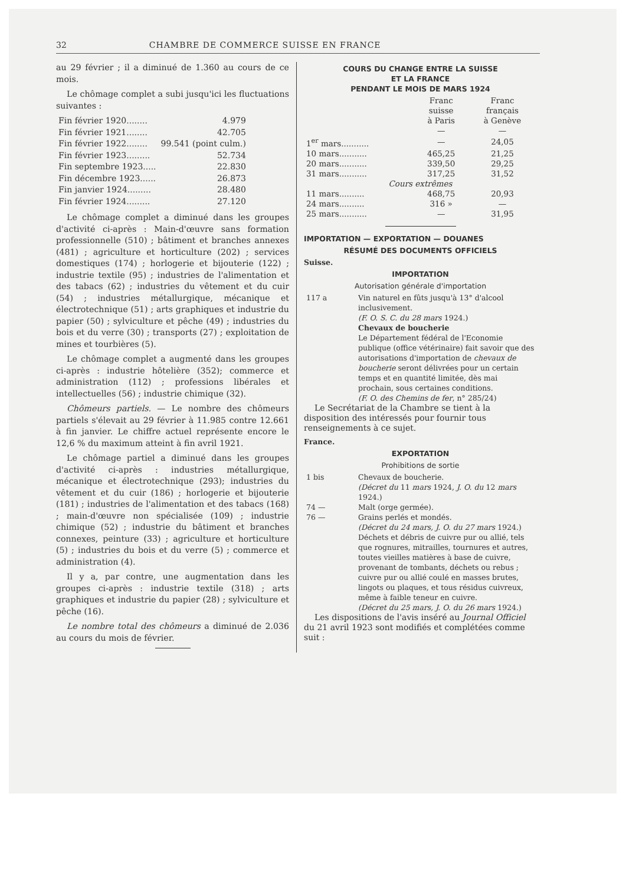32 CHAMBRE DE COMMERCE SUISSE EN FRANCE
au 29 février ; il a diminué de 1.360 au cours de ce mois.
Le chômage complet a subi jusqu'ici les fluctuations suivantes :
| Fin février 1920........ | 4.979 |
| Fin février 1921........ | 42.705 |
| Fin février 1922........ | 99.541 (point culm.) |
| Fin février 1923......... | 52.734 |
| Fin septembre 1923..... | 22.830 |
| Fin décembre 1923...... | 26.873 |
| Fin janvier 1924......... | 28.480 |
| Fin février 1924......... | 27.120 |
Le chômage complet a diminué dans les groupes d'activité ci-après : Main-d'œuvre sans formation professionnelle (510) ; bâtiment et branches annexes (481) ; agriculture et horticulture (202) ; services domestiques (174) ; horlogerie et bijouterie (122) ; industrie textile (95) ; industries de l'alimentation et des tabacs (62) ; industries du vêtement et du cuir (54) ; industries métallurgique, mécanique et électrotechnique (51) ; arts graphiques et industrie du papier (50) ; sylviculture et pêche (49) ; industries du bois et du verre (30) ; transports (27) ; exploitation de mines et tourbières (5).
Le chômage complet a augmenté dans les groupes ci-après : industrie hôtelière (352); commerce et administration (112) ; professions libérales et intellectuelles (56) ; industrie chimique (32).
Chômeurs partiels. — Le nombre des chômeurs partiels s'élevait au 29 février à 11.985 contre 12.661 à fin janvier. Le chiffre actuel représente encore le 12,6 % du maximum atteint à fin avril 1921.
Le chômage partiel a diminué dans les groupes d'activité ci-après : industries métallurgique, mécanique et électrotechnique (293); industries du vêtement et du cuir (186) ; horlogerie et bijouterie (181) ; industries de l'alimentation et des tabacs (168) ; main-d'œuvre non spécialisée (109) ; industrie chimique (52) ; industrie du bâtiment et branches connexes, peinture (33) ; agriculture et horticulture (5) ; industries du bois et du verre (5) ; commerce et administration (4).
Il y a, par contre, une augmentation dans les groupes ci-après : industrie textile (318) ; arts graphiques et industrie du papier (28) ; sylviculture et pêche (16).
Le nombre total des chômeurs a diminué de 2.036 au cours du mois de février.
COURS DU CHANGE ENTRE LA SUISSE
ET LA FRANCE
PENDANT LE MOIS DE MARS 1924
| | Franc suisse à Paris | Franc français à Genève |
| --- | --- | --- |
| | — | — |
| 1<sup>er</sup> mars........... | — | 24,05 |
| 10 mars........... | 465,25 | 21,25 |
| 20 mars........... | 339,50 | 29,25 |
| 31 mars........... | 317,25 | 31,52 |
| Cours extrêmes | | |
| 11 mars.......... | 468,75 | 20,93 |
| 24 mars.......... | 316 » | — |
| 25 mars........... | — | 31,95 |
IMPORTATION — EXPORTATION — DOUANES
RÉSUMÉ DES DOCUMENTS OFFICIELS
Suisse.
IMPORTATION
Autorisation générale d'importation
| 117 a | Vin naturel en fûts jusqu'à 13° d'alcool inclusivement. (F. O. S. C. du 28 mars 1924.) Chevaux de boucherie Le Département fédéral de l'Economie publique (office vétérinaire) fait savoir que des autorisations d'importation de chevaux de boucherie seront délivrées pour un certain temps et en quantité limitée, dès mai prochain, sous certaines conditions. (F. O. des Chemins de fer , n° 285/24) |
Le Secrétariat de la Chambre se tient à la disposition des intéressés pour fournir tous renseignements à ce sujet.
France.
EXPORTATION
Prohibitions de sortie
| 1 bis | Chevaux de boucherie. (Décret du 11 mars 1924, J. O. du 12 mars 1924.) |
| 74 — | Malt (orge germée). |
| 76 — | Grains perlés et mondés. (Décret du 24 mars, J. O. du 27 mars 1924.) |
| | Déchets et débris de cuivre pur ou allié, tels que rognures, mitrailles, tournures et autres, toutes vieilles matières à base de cuivre, provenant de tombants, déchets ou rebus ; cuivre pur ou allié coulé en masses brutes, lingots ou plaques, et tous résidus cuivreux, même à faible teneur en cuivre. (Décret du 25 mars, J. O. du 26 mars 1924.) |
Les dispositions de l'avis inséré au Journal Officiel du 21 avril 1923 sont modifiés et complétées comme suit :